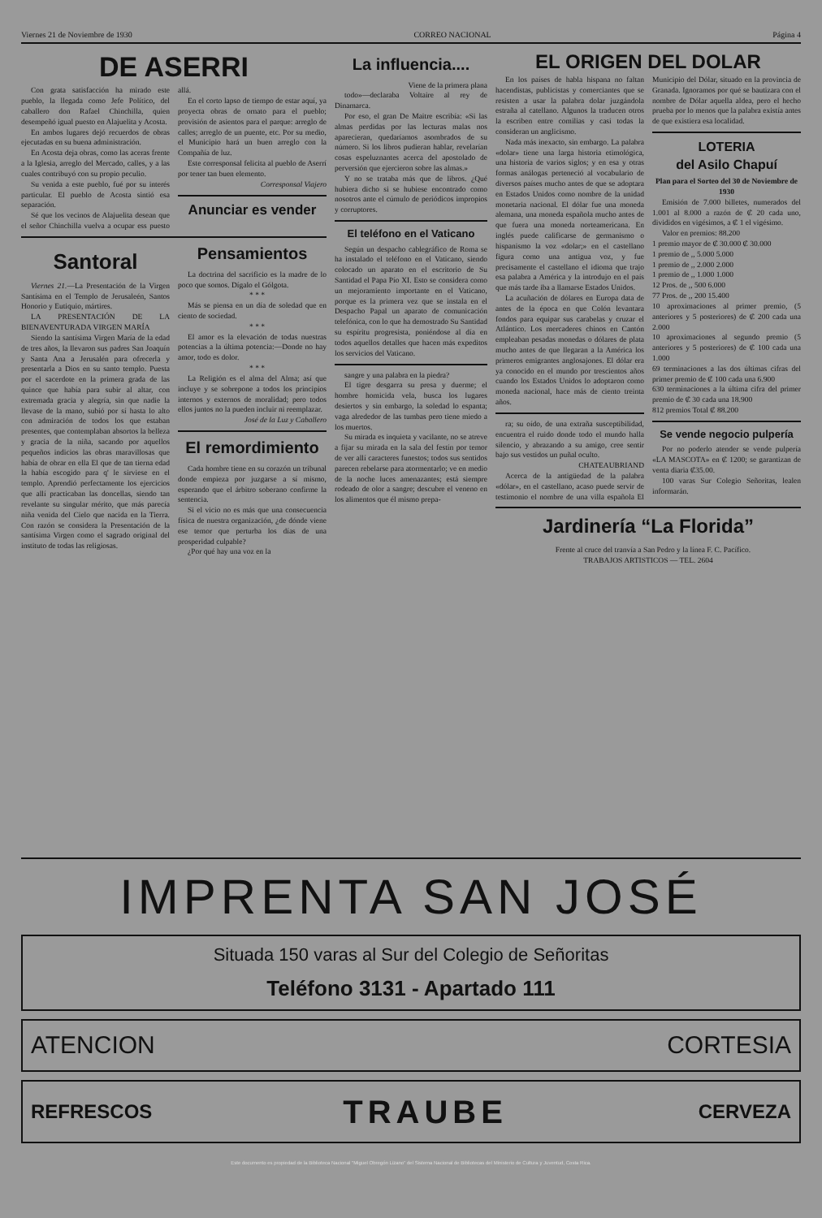Viernes 21 de Noviembre de 1930 CORREO NACIONAL Página 4
DE ASERRI
Con grata satisfacción ha mirado este pueblo, la llegada como Jefe Político, del caballero don Rafael Chinchilla, quien desempeñó igual puesto en Alajuelita y Acosta.
En ambos lugares dejó recuerdos de obras ejecutadas en su buena administración.
En Acosta deja obras, como las aceras frente a la Iglesia, arreglo del Mercado, calles, y a las cuales contribuyó con su propio peculio.
Su venida a este pueblo, fué por su interés particular. El pueblo de Acosta sintió esa separación.
Sé que los vecinos de Alajuelita desean que el señor Chinchilla vuelva a ocupar ess puesto allá.
En el corto lapso de tiempo de estar aquí, ya proyecta obras de ornato para el pueblo; provisión de asientos para el parque: arreglo de calles; arreglo de un puente, etc. Por su medio, el Municipio hará un buen arreglo con la Compañía de luz.
Este corresponsal felicita al pueblo de Aserrí por tener tan buen elemento.
Corresponsal Viajero
Anunciar es vender
Santoral
Viernes 21.—La Presentación de la Virgen Santísima en el Templo de Jerusaleén, Santos Honorio y Eutiquio, mártires.
LA PRESENTACIÓN DE LA BIENAVENTURADA VIRGEN MARÍA
Siendo la santísima Virgen María de la edad de tres años, la llevaron sus padres San Joaquín y Santa Ana a Jerusalén para ofrecerla y presentarla a Dios en su santo templo. Puesta por el sacerdote en la primera grada de las quince que había para subir al altar, con extremada gracia y alegría, sin que nadie la llevase de la mano, subió por sí hasta lo alto con admiración de todos los que estaban presentes, que contemplaban absortos la belleza y gracia de la niña, sacando por aquellos pequeños indicios las obras maravillosas que había de obrar en ella El que de tan tierna edad la había escogido para q' le sirviese en el templo. Aprendió perfectamente los ejercicios que allí practicaban las doncellas, siendo tan revelante su singular mérito, que más parecía niña venida del Cielo que nacida en la Tierra. Con razón se considera la Presentación de la santísima Virgen como el sagrado original del instituto de todas las religiosas.
Pensamientos
La doctrina del sacrificio es la madre de lo poco que somos. Dígalo el Gólgota.
* * *
Más se piensa en un día de soledad que en ciento de sociedad.
* * *
El amor es la elevación de todas nuestras potencias a la última potencia:—Donde no hay amor, todo es dolor.
* * *
La Religión es el alma del Alma; así que incluye y se sobrepone a todos los principios internos y externos de moralidad; pero todos ellos juntos no la pueden incluir ni reemplazar.
José de la Luz y Caballero
El remordimiento
Cada hombre tiene en su corazón un tribunal donde empieza por juzgarse a sí mismo, esperando que el árbitro soberano confirme la sentencia.
Si el vicio no es más que una consecuencia física de nuestra organización, ¿de dónde viene ese temor que perturba los días de una prosperidad culpable?
¿Por qué hay una voz en la
La influencia....
Viene de la primera plana
todo»—declaraba Voltaire al rey de Dinamarca.
Por eso, el gran De Maitre escribía: «Si las almas perdidas por las lecturas malas nos aparecieran, quedaríamos asombrados de su número. Si los libros pudieran hablar, revelarían cosas espeluznantes acerca del apostolado de perversión que ejercieron sobre las almas.»
Y no se trataba más que de libros. ¿Qué hubiera dicho si se hubiese encontrado como nosotros ante el cúmulo de periódicos impropios y corruptores.
El teléfono en el Vaticano
Según un despacho cablegráfico de Roma se ha instalado el teléfono en el Vaticano, siendo colocado un aparato en el escritorio de Su Santidad el Papa Pío XI. Esto se considera como un mejoramiento importante en el Vaticano, porque es la primera vez que se instala en el Despacho Papal un aparato de comunicación telefónica, con lo que ha demostrado Su Santidad su espíritu progresista, poniéndose al día en todos aquellos detalles que hacen más expeditos los servicios del Vaticano.
sangre y una palabra en la piedra?
El tigre desgarra su presa y duerme; el hombre homicida vela, busca los lugares desiertos y sin embargo, la soledad lo espanta; vaga alrededor de las tumbas pero tiene miedo a los muertos.
Su mirada es inquieta y vacilante, no se atreve a fijar su mirada en la sala del festín por temor de ver allí caracteres funestos; todos sus sentidos parecen rebelarse para atormentarlo; ve en medio de la noche luces amenazantes; está siempre rodeado de olor a sangre; descubre el veneno en los alimentos que él mismo prepa-
EL ORIGEN DEL DOLAR
En los países de habla hispana no faltan hacendistas, publicistas y comerciantes que se resisten a usar la palabra dolar juzgándola estraña al catellano. Algunos la traducen otros la escriben entre comilias y casi todas la consideran un anglicismo.
Nada más inexacto, sin embargo. La palabra «dolar» tiene una larga historia etimológica, una historia de varios siglos; y en esa y otras formas análogas perteneció al vocabulario de diversos países mucho antes de que se adoptara en Estados Unidos como nombre de la unidad monetaria nacional. El dólar fue una moneda alemana, una moneda española mucho antes de que fuera una moneda norteamericana. En inglés puede calificarse de germanismo o hispanismo la voz «dolar;» en el castellano figura como una antigua voz, y fue precisamente el castellano el idioma que trajo esa palabra a América y la introdujo en el país que más tarde iba a llamarse Estados Unidos.
La acuñación de dólares en Europa data de antes de la época en que Colón levantara fondos para equipar sus carabelas y cruzar el Atlántico. Los mercaderes chinos en Cantón empleaban pesadas monedas o dólares de plata mucho antes de que llegaran a la América los primeros emigrantes anglosajones. El dólar era ya conocido en el mundo por trescientos años cuando los Estados Unidos lo adoptaron como moneda nacional, hace más de ciento treinta años.
ra; su oído, de una extraña susceptibilidad, encuentra el ruido donde todo el mundo halla silencio, y abrazando a su amigo, cree sentir bajo sus vestidos un puñal oculto.
CHATEAUBRIAND
Acerca de la antigüedad de la palabra «dólar», en el castellano, acaso puede servir de testimonio el nombre de una villa española El Municipio del Dólar, situado en la provincia de Granada. Ignoramos por qué se bautizara con el nombre de Dólar aquella aldea, pero el hecho prueba por lo menos que la palabra existía antes de que existiera esa localidad.
LOTERIA
del Asilo Chapuí
Plan para el Sorteo del 30 de Noviembre de 1930
Emisión de 7.000 billetes, numerados del 1.001 al 8.000 a razón de ₡ 20 cada uno, divididos en vigésimos, a ₡ 1 el vigésimo.
Valor en premios: 88.200
1 premio mayor de ₡ 30.000 ₡ 30.000
1 premio de ,, 5.000 5.000
1 premio de ,, 2.000 2.000
1 premio de ,, 1.000 1.000
12 Pros. de ,, 500 6.000
77 Pros. de ,, 200 15.400
10 aproximaciones al primer premio, (5 anteriores y 5 posteriores) de ₡ 200 cada una 2.000
10 aproximaciones al segundo premio (5 anteriores y 5 posteriores) de ₡ 100 cada una 1.000
69 terminaciones a las dos últimas cifras del primer premio de ₡ 100 cada una 6.900
630 terminaciones a la última cifra del primer premio de ₡ 30 cada una 18.900
812 premios Total ₡ 88.200
Se vende negocio pulpería
Por no poderlo atender se vende pulpería «LA MASCOTA» en ₡ 1200; se garantizan de venta diaria ₡35.00.
100 varas Sur Colegio Señoritas, lealen informarán.
Jardinería “La Florida”
Frente al cruce del tranvía a San Pedro y la línea F. C. Pacífico.
TRABAJOS ARTISTICOS — TEL. 2604
IMPRENTA SAN JOSÉ
Situada 150 varas al Sur del Colegio de Señoritas
Teléfono 3131 - Apartado 111
ATENCION CORTESIA
REFRESCOS TRAUBE CERVEZA
Este documento es propiedad de la Biblioteca Nacional "Miguel Obregón Lizano" del Sistema Nacional de Bibliotecas del Ministerio de Cultura y Juventud, Costa Rica.